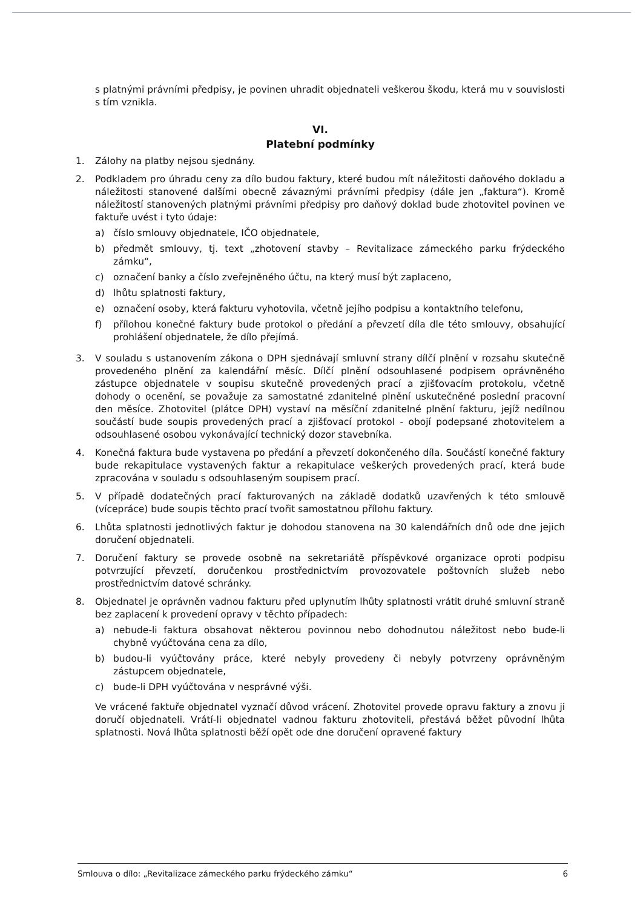s platnými právními předpisy, je povinen uhradit objednateli veškerou škodu, která mu v souvislosti s tím vznikla.
VI.
Platební podmínky
1. Zálohy na platby nejsou sjednány.
2. Podkladem pro úhradu ceny za dílo budou faktury, které budou mít náležitosti daňového dokladu a náležitosti stanovené dalšími obecně závaznými právními předpisy (dále jen „faktura“). Kromě náležitostí stanovených platnými právními předpisy pro daňový doklad bude zhotovitel povinen ve faktuře uvést i tyto údaje:
a) číslo smlouvy objednatele, IČO objednatele,
b) předmět smlouvy, tj. text „zhotovení stavby – Revitalizace zámeckého parku frýdeckého zámku“,
c) označení banky a číslo zveřejněného účtu, na který musí být zaplaceno,
d) lhůtu splatnosti faktury,
e) označení osoby, která fakturu vyhotovila, včetně jejího podpisu a kontaktního telefonu,
f) přílohou konečné faktury bude protokol o předání a převzetí díla dle této smlouvy, obsahující prohlášení objednatele, že dílo přejímá.
3. V souladu s ustanovením zákona o DPH sjednávají smluvní strany dílčí plnění v rozsahu skutečně provedeného plnění za kalendářní měsíc. Dílčí plnění odsouhlasené podpisem oprávněného zástupce objednatele v soupisu skutečně provedených prací a zjišťovacím protokolu, včetně dohody o ocenění, se považuje za samostatné zdanitelné plnění uskutečněné poslední pracovní den měsíce. Zhotovitel (plátce DPH) vystaví na měsíční zdanitelné plnění fakturu, jejíž nedílnou součástí bude soupis provedených prací a zjišťovací protokol - obojí podepsané zhotovitelem a odsouhlasené osobou vykonávající technický dozor stavebníka.
4. Konečná faktura bude vystavena po předání a převzetí dokončeného díla. Součástí konečné faktury bude rekapitulace vystavených faktur a rekapitulace veškerých provedených prací, která bude zpracována v souladu s odsouhlaseným soupisem prací.
5. V případě dodatečných prací fakturovaných na základě dodatků uzavřených k této smlouvě (vícepráce) bude soupis těchto prací tvořit samostatnou přílohu faktury.
6. Lhůta splatnosti jednotlivých faktur je dohodou stanovena na 30 kalendářních dnů ode dne jejich doručení objednateli.
7. Doručení faktury se provede osobně na sekretariátě příspěvkové organizace oproti podpisu potvrzující převzetí, doručenkou prostřednictvím provozovatele poštovních služeb nebo prostřednictvím datové schránky.
8. Objednatel je oprávněn vadnou fakturu před uplynutím lhůty splatnosti vrátit druhé smluvní straně bez zaplacení k provedení opravy v těchto případech:
a) nebude-li faktura obsahovat některou povinnou nebo dohodnutou náležitost nebo bude-li chybně vyúčtována cena za dílo,
b) budou-li vyúčtovány práce, které nebyly provedeny či nebyly potvrzeny oprávněným zástupcem objednatele,
c) bude-li DPH vyúčtována v nesprávné výši.
Ve vrácené faktuře objednatel vyznačí důvod vrácení. Zhotovitel provede opravu faktury a znovu ji doručí objednateli. Vrátí-li objednatel vadnou fakturu zhotoviteli, přestává běžet původní lhůta splatnosti. Nová lhůta splatnosti běží opět ode dne doručení opravené faktury
Smlouva o dílo: „Revitalizace zámeckého parku frýdeckého zámku“6